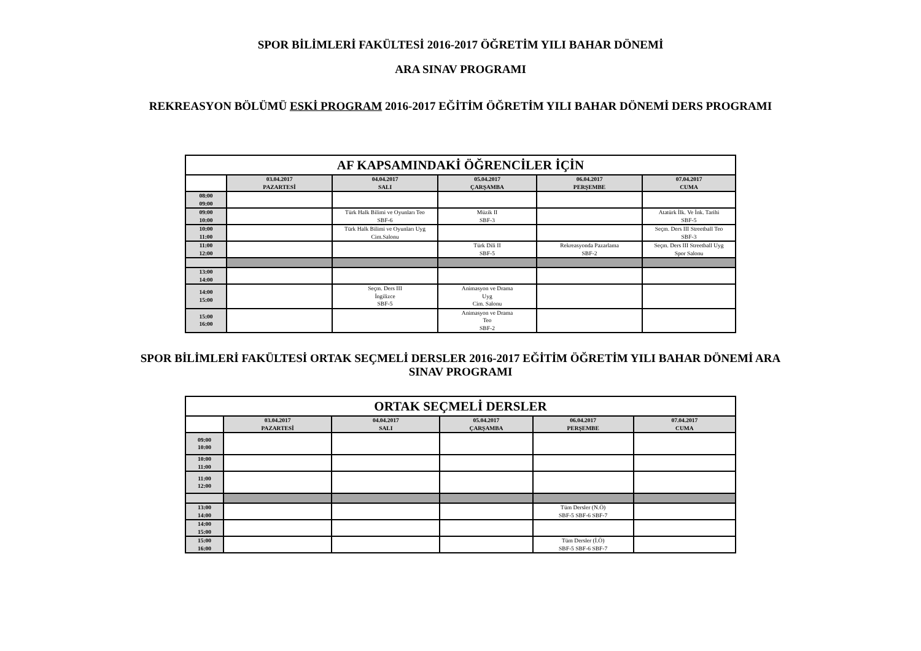SPOR BİLİMLERİ FAKÜLTESİ 2016-2017 ÖĞRETİM YILI BAHAR DÖNEMİ
ARA SINAV PROGRAMI
REKREASYON BÖLÜMÜ ESKİ PROGRAM 2016-2017 EĞİTİM ÖĞRETİM YILI BAHAR DÖNEMİ DERS PROGRAMI
| AF KAPSAMINDAKİ ÖĞRENCİLER İÇİN | | | | | |
| | 03.04.2017 PAZARTESİ | 04.04.2017 SALI | 05.04.2017 ÇARŞAMBA | 06.04.2017 PERŞEMBE | 07.04.2017 CUMA |
| 08:00 09:00 | | | | | |
| 09:00 10:00 | | Türk Halk Bilimi ve Oyunları Teo SBF-6 | Müzik II SBF-3 | | Atatürk İlk. Ve İnk. Tarihi SBF-5 |
| 10:00 11:00 | | Türk Halk Bilimi ve Oyunları Uyg Cim.Salonu | | | Seçm. Ders III Streetball Teo SBF-3 |
| 11:00 12:00 | | | Türk Dili II SBF-5 | Rekreasyonda Pazarlama SBF-2 | Seçm. Ders III Streetball Uyg Spor Salonu |
| 13:00 14:00 | | | | | |
| 14:00 15:00 | | Seçm. Ders III İngilizce SBF-5 | Animasyon ve Drama Uyg Cim. Salonu | | |
| 15:00 16:00 | | | Animasyon ve Drama Teo SBF-2 | | |
SPOR BİLİMLERİ FAKÜLTESİ ORTAK SEÇMELİ DERSLER 2016-2017 EĞİTİM ÖĞRETİM YILI BAHAR DÖNEMİ ARA
SINAV PROGRAMI
| ORTAK SEÇMELİ DERSLER | | | | | |
| | 03.04.2017 PAZARTESİ | 04.04.2017 SALI | 05.04.2017 ÇARŞAMBA | 06.04.2017 PERŞEMBE | 07.04.2017 CUMA |
| 09:00 10:00 | | | | | |
| 10:00 11:00 | | | | | |
| 11:00 12:00 | | | | | |
| 13:00 14:00 | | | | Tüm Dersler (N.Ö) SBF-5 SBF-6 SBF-7 | |
| 14:00 15:00 | | | | | |
| 15:00 16:00 | | | | Tüm Dersler (İ.Ö) SBF-5 SBF-6 SBF-7 | |